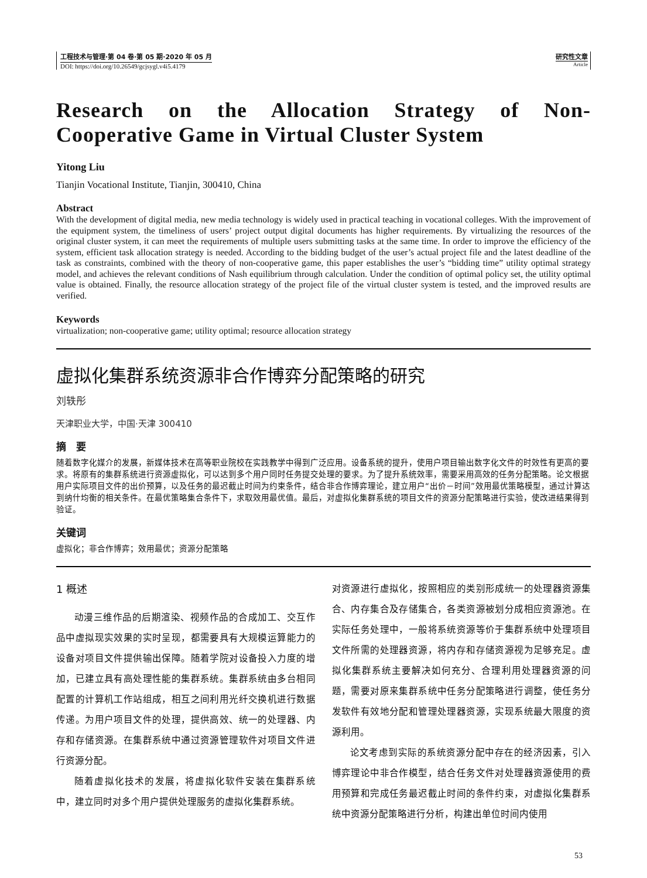工程技术与管理·第 04 卷·第 05 期·2020 年 05 月
DOI: https://doi.org/10.26549/gcjsygl.v4i5.4179
研究性文章
Article
Research on the Allocation Strategy of Non-Cooperative Game in Virtual Cluster System
Yitong Liu
Tianjin Vocational Institute, Tianjin, 300410, China
Abstract
With the development of digital media, new media technology is widely used in practical teaching in vocational colleges. With the improvement of the equipment system, the timeliness of users’ project output digital documents has higher requirements. By virtualizing the resources of the original cluster system, it can meet the requirements of multiple users submitting tasks at the same time. In order to improve the efficiency of the system, efficient task allocation strategy is needed. According to the bidding budget of the user’s actual project file and the latest deadline of the task as constraints, combined with the theory of non-cooperative game, this paper establishes the user’s “bidding time” utility optimal strategy model, and achieves the relevant conditions of Nash equilibrium through calculation. Under the condition of optimal policy set, the utility optimal value is obtained. Finally, the resource allocation strategy of the project file of the virtual cluster system is tested, and the improved results are verified.
Keywords
virtualization; non-cooperative game; utility optimal; resource allocation strategy
虚拟化集群系统资源非合作博弈分配策略的研究
刘轶彤
天津职业大学，中国·天津 300410
摘　要
随着数字化媒介的发展，新媒体技术在高等职业院校在实践教学中得到广泛应用。设备系统的提升，使用户项目输出数字化文件的时效性有更高的要求。将原有的集群系统进行资源虚拟化，可以达到多个用户同时任务提交处理的要求。为了提升系统效率，需要采用高效的任务分配策略。论文根据用户实际项目文件的出价预算，以及任务的最迟截止时间为约束条件，结合非合作博弈理论，建立用户“出价－时间”效用最优策略模型，通过计算达到纳什均衡的相关条件。在最优策略集合条件下，求取效用最优值。最后，对虚拟化集群系统的项目文件的资源分配策略进行实验，使改进结果得到验证。
关键词
虚拟化；非合作博弈；效用最优；资源分配策略
1 概述
动漫三维作品的后期渲染、视频作品的合成加工、交互作品中虚拟现实效果的实时呈现，都需要具有大规模运算能力的设备对项目文件提供输出保障。随着学院对设备投入力度的增加，已建立具有高处理性能的集群系统。集群系统由多台相同配置的计算机工作站组成，相互之间利用光纤交换机进行数据传递。为用户项目文件的处理，提供高效、统一的处理器、内存和存储资源。在集群系统中通过资源管理软件对项目文件进行资源分配。
随着虚拟化技术的发展，将虚拟化软件安装在集群系统中，建立同时对多个用户提供处理服务的虚拟化集群系统。
对资源进行虚拟化，按照相应的类别形成统一的处理器资源集合、内存集合及存储集合，各类资源被划分成相应资源池。在实际任务处理中，一般将系统资源等价于集群系统中处理项目文件所需的处理器资源，将内存和存储资源视为足够充足。虚拟化集群系统主要解决如何充分、合理利用处理器资源的问题，需要对原来集群系统中任务分配策略进行调整，使任务分发软件有效地分配和管理处理器资源，实现系统最大限度的资源利用。
论文考虑到实际的系统资源分配中存在的经济因素，引入博弈理论中非合作模型，结合任务文件对处理器资源使用的费用预算和完成任务最迟截止时间的条件约束，对虚拟化集群系统中资源分配策略进行分析，构建出单位时间内使用
53